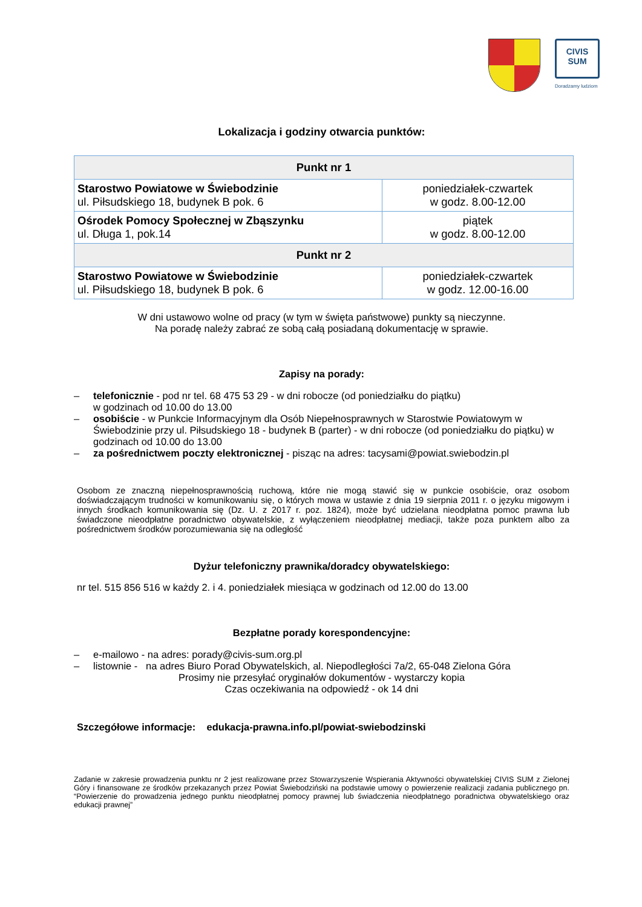CIVIS SUM
Doradzamy ludziom
Lokalizacja i godziny otwarcia punktów:
| Punkt nr 1 | |
| --- | --- |
| Starostwo Powiatowe w Świebodzinie ul. Piłsudskiego 18, budynek B pok. 6 | poniedziałek-czwartek w godz. 8.00-12.00 |
| Ośrodek Pomocy Społecznej w Zbąszynku ul. Długa 1, pok.14 | piątek w godz. 8.00-12.00 |
| Punkt nr 2 | |
| Starostwo Powiatowe w Świebodzinie ul. Piłsudskiego 18, budynek B pok. 6 | poniedziałek-czwartek w godz. 12.00-16.00 |
W dni ustawowo wolne od pracy (w tym w święta państwowe) punkty są nieczynne.
Na poradę należy zabrać ze sobą całą posiadaną dokumentację w sprawie.
Zapisy na porady:
– telefonicznie - pod nr tel. 68 475 53 29 - w dni robocze (od poniedziałku do piątku)
w godzinach od 10.00 do 13.00
– osobiście - w Punkcie Informacyjnym dla Osób Niepełnosprawnych w Starostwie Powiatowym w Świebodzinie przy ul. Piłsudskiego 18 - budynek B (parter) - w dni robocze (od poniedziałku do piątku) w godzinach od 10.00 do 13.00
– za pośrednictwem poczty elektronicznej - pisząc na adres: tacysami@powiat.swiebodzin.pl
Osobom ze znaczną niepełnosprawnością ruchową, które nie mogą stawić się w punkcie osobiście, oraz osobom doświadczającym trudności w komunikowaniu się, o których mowa w ustawie z dnia 19 sierpnia 2011 r. o języku migowym i innych środkach komunikowania się (Dz. U. z 2017 r. poz. 1824), może być udzielana nieodpłatna pomoc prawna lub świadczone nieodpłatne poradnictwo obywatelskie, z wyłączeniem nieodpłatnej mediacji, także poza punktem albo za pośrednictwem środków porozumiewania się na odległość
Dyżur telefoniczny prawnika/doradcy obywatelskiego:
nr tel. 515 856 516 w każdy 2. i 4. poniedziałek miesiąca w godzinach od 12.00 do 13.00
Bezpłatne porady korespondencyjne:
– e-mailowo - na adres: porady@civis-sum.org.pl
– listownie - na adres Biuro Porad Obywatelskich, al. Niepodległości 7a/2, 65-048 Zielona Góra
Prosimy nie przesyłać oryginałów dokumentów - wystarczy kopia
Czas oczekiwania na odpowiedź - ok 14 dni
Szczegółowe informacje: edukacja-prawna.info.pl/powiat-swiebodzinski
Zadanie w zakresie prowadzenia punktu nr 2 jest realizowane przez Stowarzyszenie Wspierania Aktywności obywatelskiej CIVIS SUM z Zielonej Góry i finansowane ze środków przekazanych przez Powiat Świebodziński na podstawie umowy o powierzenie realizacji zadania publicznego pn. “Powierzenie do prowadzenia jednego punktu nieodpłatnej pomocy prawnej lub świadczenia nieodpłatnego poradnictwa obywatelskiego oraz edukacji prawnej”